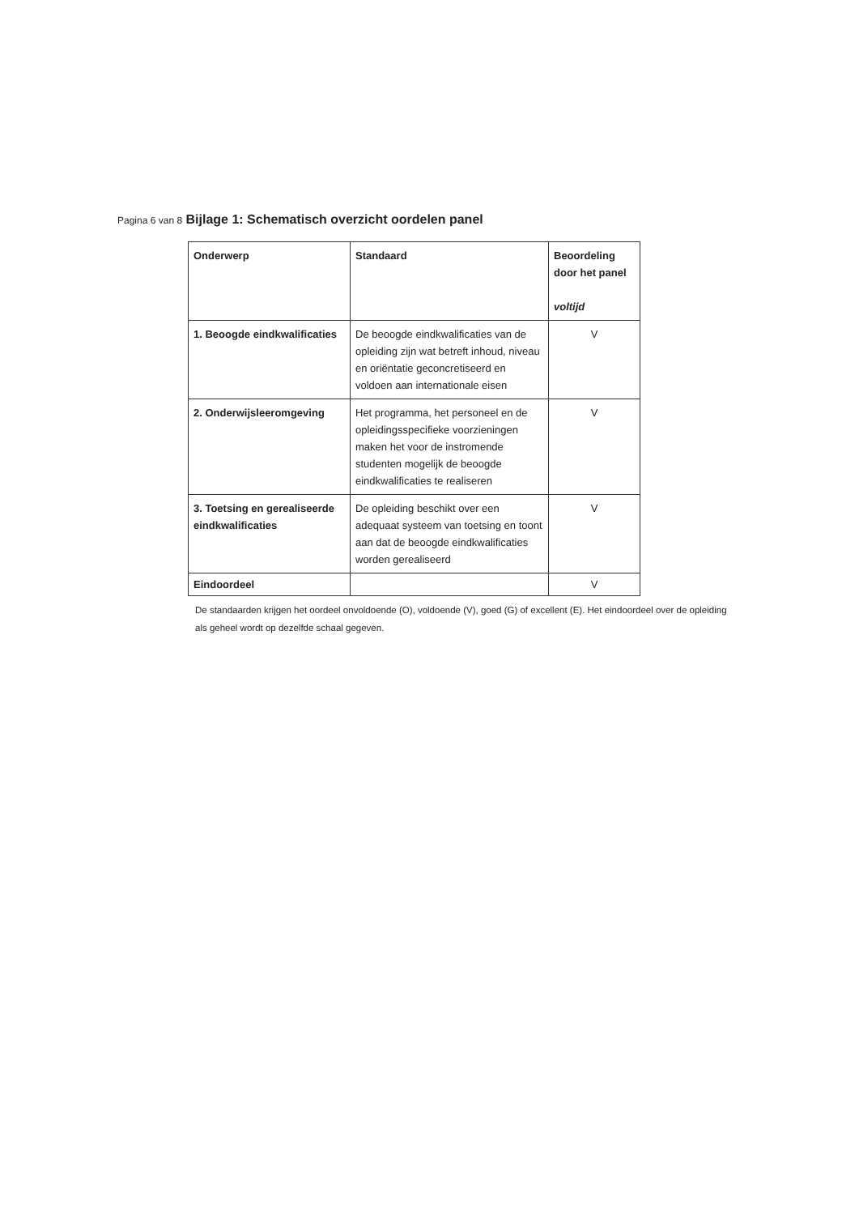Pagina 6 van 8 Bijlage 1: Schematisch overzicht oordelen panel
| Onderwerp | Standaard | Beoordeling door het panel voltijd |
| --- | --- | --- |
| 1. Beoogde eindkwalificaties | De beoogde eindkwalificaties van de opleiding zijn wat betreft inhoud, niveau en oriëntatie geconcretiseerd en voldoen aan internationale eisen | V |
| 2. Onderwijsleeromgeving | Het programma, het personeel en de opleidingsspecifieke voorzieningen maken het voor de instromende studenten mogelijk de beoogde eindkwalificaties te realiseren | V |
| 3. Toetsing en gerealiseerde eindkwalificaties | De opleiding beschikt over een adequaat systeem van toetsing en toont aan dat de beoogde eindkwalificaties worden gerealiseerd | V |
| Eindoordeel | | V |
De standaarden krijgen het oordeel onvoldoende (O), voldoende (V), goed (G) of excellent (E). Het eindoordeel over de opleiding als geheel wordt op dezelfde schaal gegeven.